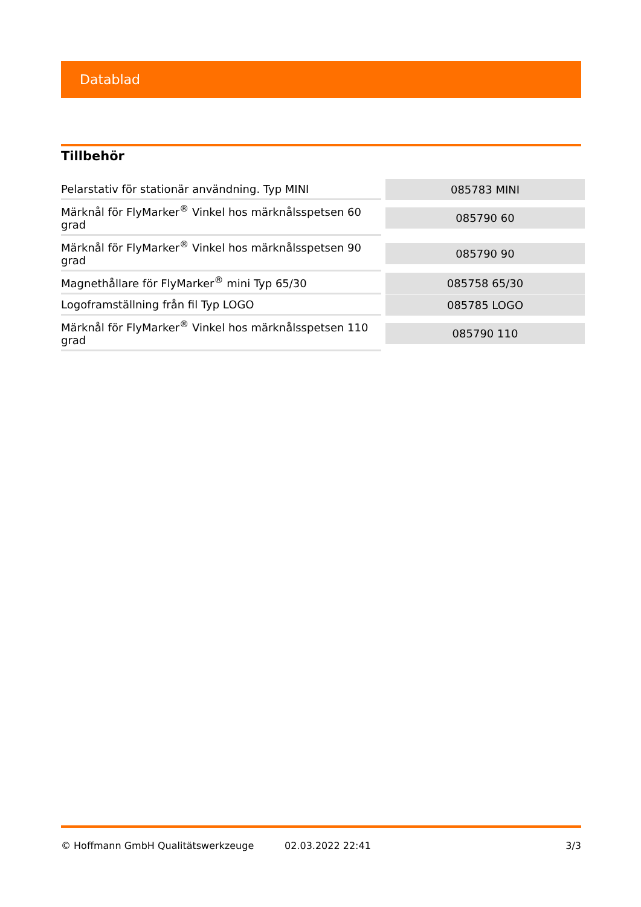Datablad
Tillbehör
| Pelarstativ för stationär användning. Typ MINI | 085783 MINI |
| Märknål för FlyMarker<sup>®</sup> Vinkel hos märknålsspetsen 60 grad | 085790 60 |
| Märknål för FlyMarker<sup>®</sup> Vinkel hos märknålsspetsen 90 grad | 085790 90 |
| Magnethållare för FlyMarker<sup>®</sup> mini Typ 65/30 | 085758 65/30 |
| Logoframställning från fil Typ LOGO | 085785 LOGO |
| Märknål för FlyMarker<sup>®</sup> Vinkel hos märknålsspetsen 110 grad | 085790 110 |
© Hoffmann GmbH Qualitätswerkzeuge 02.03.2022 22:41 3/3